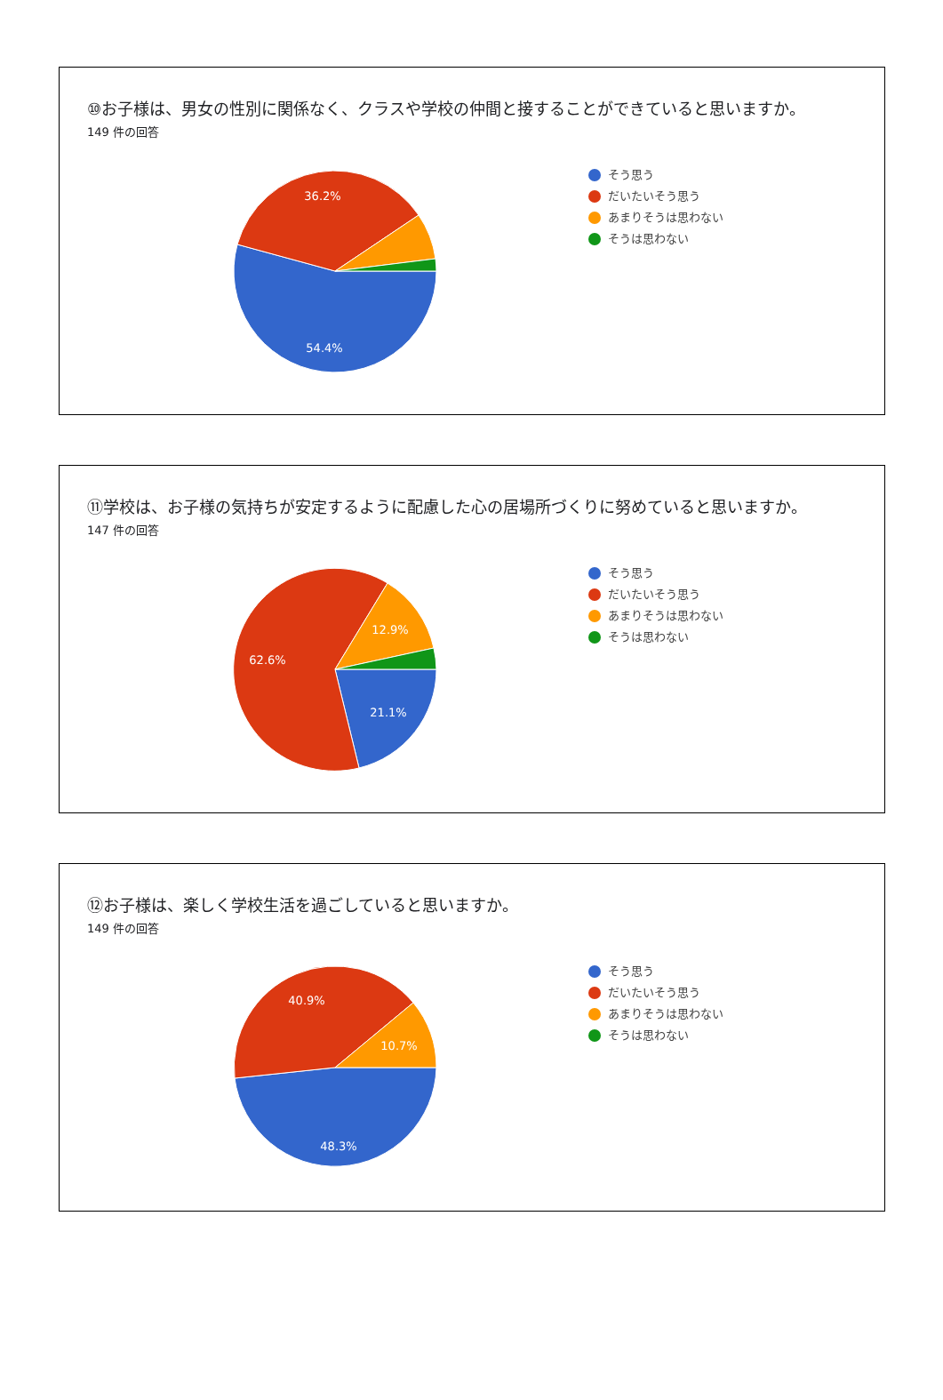⑩お子様は、男女の性別に関係なく、クラスや学校の仲間と接することができていると思いますか。
149 件の回答
36.2%
54.4%
そう思う
だいたいそう思う
あまりそうは思わない
そうは思わない
⑪学校は、お子様の気持ちが安定するように配慮した心の居場所づくりに努めていると思いますか。
147 件の回答
12.9%
62.6%
21.1%
そう思う
だいたいそう思う
あまりそうは思わない
そうは思わない
⑫お子様は、楽しく学校生活を過ごしていると思いますか。
149 件の回答
40.9%
10.7%
48.3%
そう思う
だいたいそう思う
あまりそうは思わない
そうは思わない